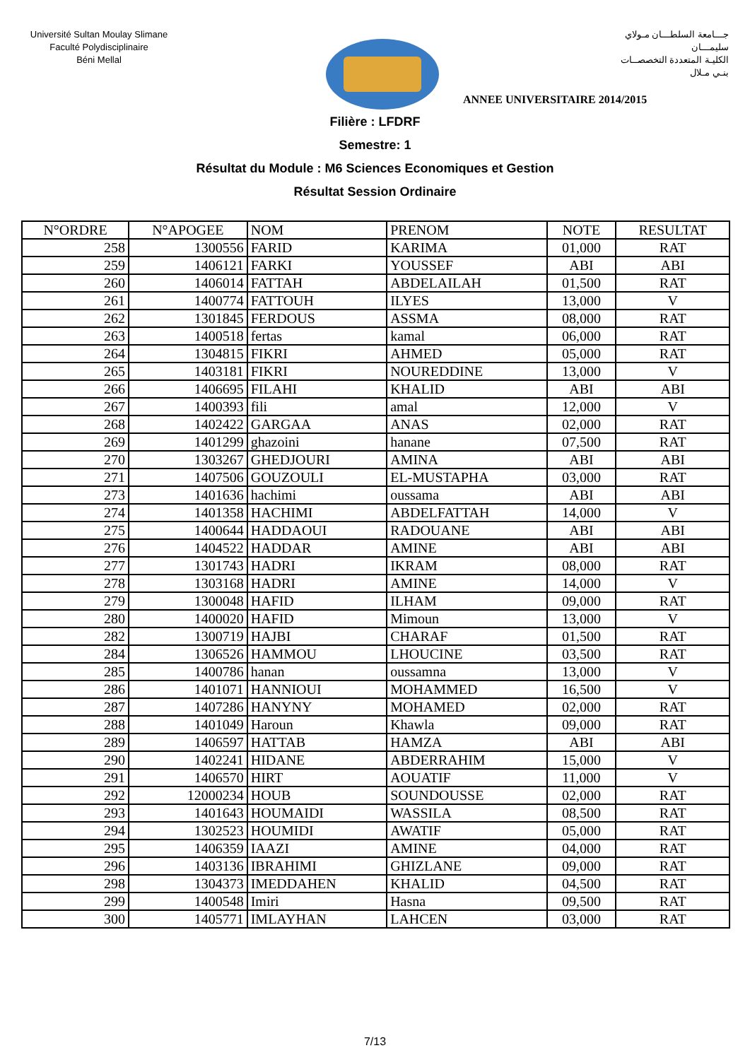Université Sultan Moulay Slimane
Faculté Polydisciplinaire
Béni Mellal
جـــامعة السلطـــان مـولاي سليمـــان
الكليـة المتعددة التخصصــات
بنـي مـلال
ANNEE UNIVERSITAIRE 2014/2015
Filière : LFDRF
Semestre: 1
Résultat du Module : M6 Sciences Economiques et Gestion
Résultat Session Ordinaire
| N°ORDRE | N°APOGEE | NOM | PRENOM | NOTE | RESULTAT |
| --- | --- | --- | --- | --- | --- |
| 258 | 1300556 | FARID | KARIMA | 01,000 | RAT |
| 259 | 1406121 | FARKI | YOUSSEF | ABI | ABI |
| 260 | 1406014 | FATTAH | ABDELAILAH | 01,500 | RAT |
| 261 | 1400774 | FATTOUH | ILYES | 13,000 | V |
| 262 | 1301845 | FERDOUS | ASSMA | 08,000 | RAT |
| 263 | 1400518 | fertas | kamal | 06,000 | RAT |
| 264 | 1304815 | FIKRI | AHMED | 05,000 | RAT |
| 265 | 1403181 | FIKRI | NOUREDDINE | 13,000 | V |
| 266 | 1406695 | FILAHI | KHALID | ABI | ABI |
| 267 | 1400393 | fili | amal | 12,000 | V |
| 268 | 1402422 | GARGAA | ANAS | 02,000 | RAT |
| 269 | 1401299 | ghazoini | hanane | 07,500 | RAT |
| 270 | 1303267 | GHEDJOURI | AMINA | ABI | ABI |
| 271 | 1407506 | GOUZOULI | EL-MUSTAPHA | 03,000 | RAT |
| 273 | 1401636 | hachimi | oussama | ABI | ABI |
| 274 | 1401358 | HACHIMI | ABDELFATTAH | 14,000 | V |
| 275 | 1400644 | HADDAOUI | RADOUANE | ABI | ABI |
| 276 | 1404522 | HADDAR | AMINE | ABI | ABI |
| 277 | 1301743 | HADRI | IKRAM | 08,000 | RAT |
| 278 | 1303168 | HADRI | AMINE | 14,000 | V |
| 279 | 1300048 | HAFID | ILHAM | 09,000 | RAT |
| 280 | 1400020 | HAFID | Mimoun | 13,000 | V |
| 282 | 1300719 | HAJBI | CHARAF | 01,500 | RAT |
| 284 | 1306526 | HAMMOU | LHOUCINE | 03,500 | RAT |
| 285 | 1400786 | hanan | oussamna | 13,000 | V |
| 286 | 1401071 | HANNIOUI | MOHAMMED | 16,500 | V |
| 287 | 1407286 | HANYNY | MOHAMED | 02,000 | RAT |
| 288 | 1401049 | Haroun | Khawla | 09,000 | RAT |
| 289 | 1406597 | HATTAB | HAMZA | ABI | ABI |
| 290 | 1402241 | HIDANE | ABDERRAHIM | 15,000 | V |
| 291 | 1406570 | HIRT | AOUATIF | 11,000 | V |
| 292 | 12000234 | HOUB | SOUNDOUSSE | 02,000 | RAT |
| 293 | 1401643 | HOUMAIDI | WASSILA | 08,500 | RAT |
| 294 | 1302523 | HOUMIDI | AWATIF | 05,000 | RAT |
| 295 | 1406359 | IAAZI | AMINE | 04,000 | RAT |
| 296 | 1403136 | IBRAHIMI | GHIZLANE | 09,000 | RAT |
| 298 | 1304373 | IMEDDAHEN | KHALID | 04,500 | RAT |
| 299 | 1400548 | Imiri | Hasna | 09,500 | RAT |
| 300 | 1405771 | IMLAYHAN | LAHCEN | 03,000 | RAT |
7/13